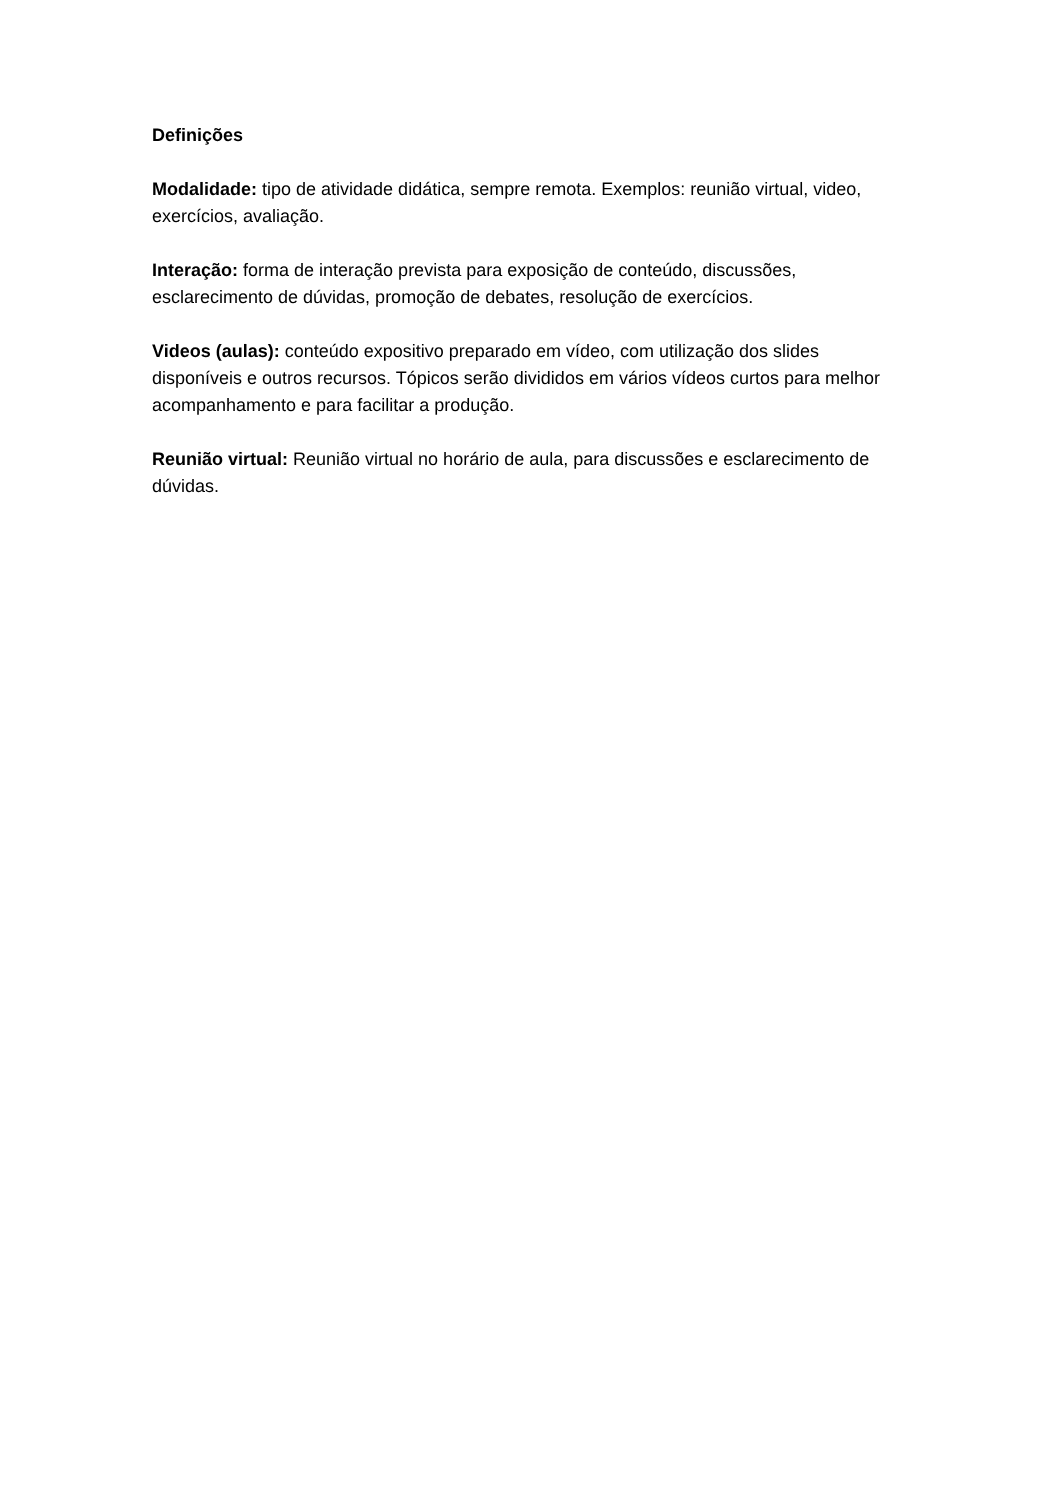Definições
Modalidade: tipo de atividade didática, sempre remota. Exemplos: reunião virtual, video, exercícios, avaliação.
Interação: forma de interação prevista para exposição de conteúdo, discussões, esclarecimento de dúvidas, promoção de debates, resolução de exercícios.
Videos (aulas): conteúdo expositivo preparado em vídeo, com utilização dos slides disponíveis e outros recursos. Tópicos serão divididos em vários vídeos curtos para melhor acompanhamento e para facilitar a produção.
Reunião virtual: Reunião virtual no horário de aula, para discussões e esclarecimento de dúvidas.